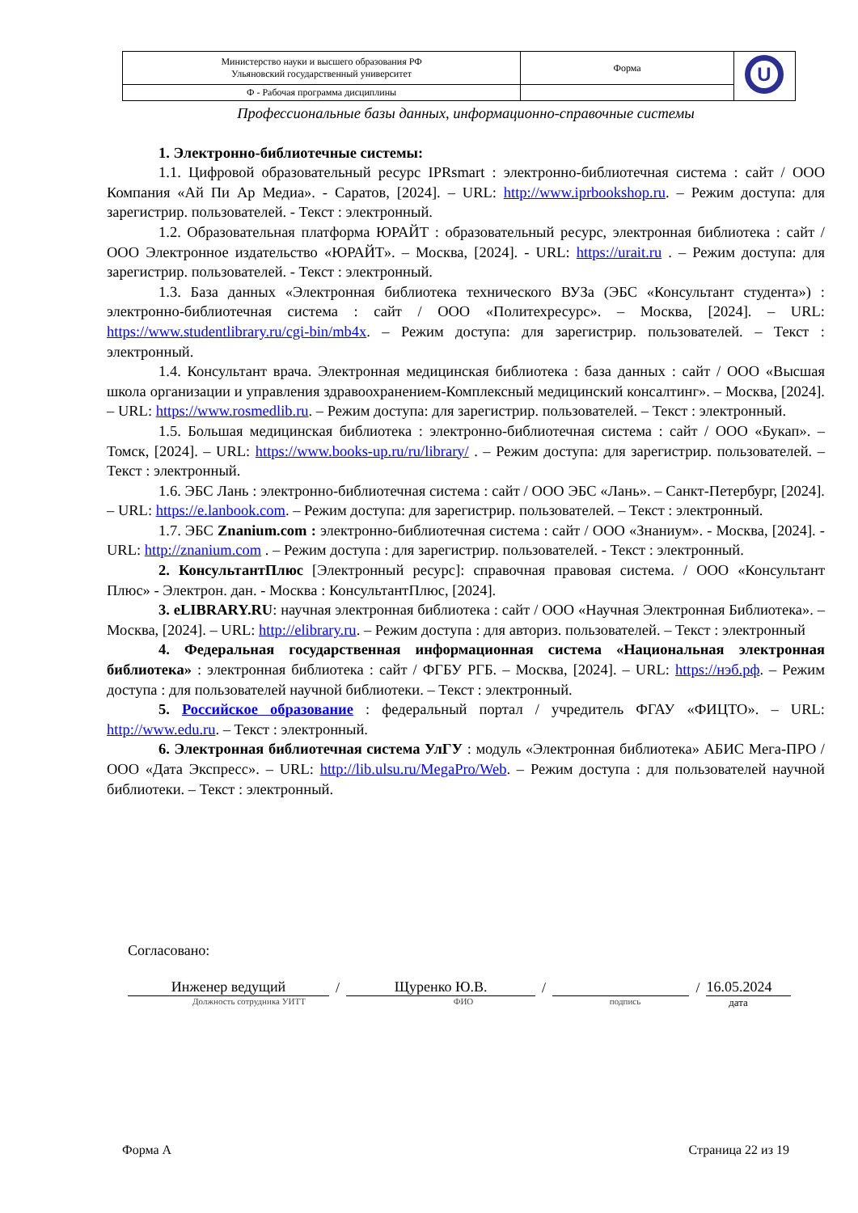| Министерство науки и высшего образования РФ Ульяновский государственный университет | Форма | U |
| Ф - Рабочая программа дисциплины | | |
Профессиональные базы данных, информационно-справочные системы
1. Электронно-библиотечные системы:
1.1. Цифровой образовательный ресурс IPRsmart : электронно-библиотечная система : сайт / ООО Компания «Ай Пи Ар Медиа». - Саратов, [2024]. – URL: http://www.iprbookshop.ru. – Режим доступа: для зарегистрир. пользователей. - Текст : электронный.
1.2. Образовательная платформа ЮРАЙТ : образовательный ресурс, электронная библиотека : сайт / ООО Электронное издательство «ЮРАЙТ». – Москва, [2024]. - URL: https://urait.ru . – Режим доступа: для зарегистрир. пользователей. - Текст : электронный.
1.3. База данных «Электронная библиотека технического ВУЗа (ЭБС «Консультант студента») : электронно-библиотечная система : сайт / ООО «Политехресурс». – Москва, [2024]. – URL: https://www.studentlibrary.ru/cgi-bin/mb4x. – Режим доступа: для зарегистрир. пользователей. – Текст : электронный.
1.4. Консультант врача. Электронная медицинская библиотека : база данных : сайт / ООО «Высшая школа организации и управления здравоохранением-Комплексный медицинский консалтинг». – Москва, [2024]. – URL: https://www.rosmedlib.ru. – Режим доступа: для зарегистрир. пользователей. – Текст : электронный.
1.5. Большая медицинская библиотека : электронно-библиотечная система : сайт / ООО «Букап». – Томск, [2024]. – URL: https://www.books-up.ru/ru/library/ . – Режим доступа: для зарегистрир. пользователей. – Текст : электронный.
1.6. ЭБС Лань : электронно-библиотечная система : сайт / ООО ЭБС «Лань». – Санкт-Петербург, [2024]. – URL: https://e.lanbook.com. – Режим доступа: для зарегистрир. пользователей. – Текст : электронный.
1.7. ЭБС Znanium.com : электронно-библиотечная система : сайт / ООО «Знаниум». - Москва, [2024]. - URL: http://znanium.com . – Режим доступа : для зарегистрир. пользователей. - Текст : электронный.
2. КонсультантПлюс [Электронный ресурс]: справочная правовая система. / ООО «Консультант Плюс» - Электрон. дан. - Москва : КонсультантПлюс, [2024].
3. eLIBRARY.RU: научная электронная библиотека : сайт / ООО «Научная Электронная Библиотека». – Москва, [2024]. – URL: http://elibrary.ru. – Режим доступа : для авториз. пользователей. – Текст : электронный
4. Федеральная государственная информационная система «Национальная электронная библиотека» : электронная библиотека : сайт / ФГБУ РГБ. – Москва, [2024]. – URL: https://нэб.рф. – Режим доступа : для пользователей научной библиотеки. – Текст : электронный.
5. Российское образование : федеральный портал / учредитель ФГАУ «ФИЦТО». – URL: http://www.edu.ru. – Текст : электронный.
6. Электронная библиотечная система УлГУ : модуль «Электронная библиотека» АБИС Мега-ПРО / ООО «Дата Экспресс». – URL: http://lib.ulsu.ru/MegaPro/Web. – Режим доступа : для пользователей научной библиотеки. – Текст : электронный.
Согласовано:
Инженер ведущий
/
Щуренко Ю.В.
/
/
16.05.2024
Должность сотрудника УИТТ ФИО подпись дата
Форма А Страница 22 из 19